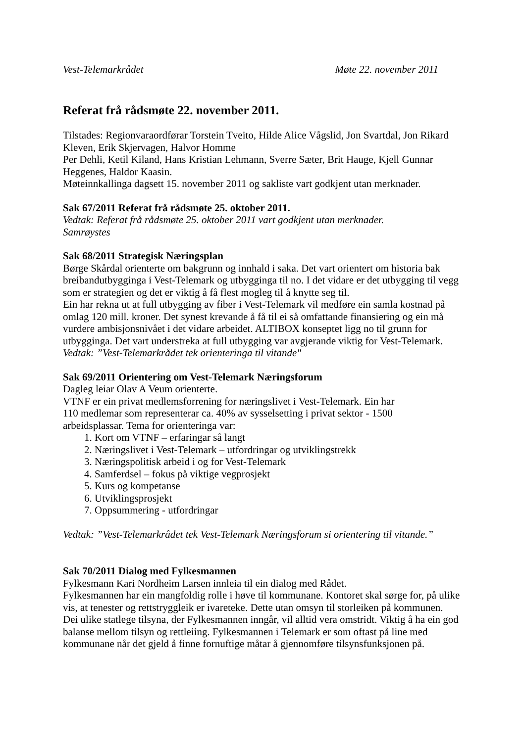Vest-Telemarkrådet Møte 22. november 2011
Referat frå rådsmøte 22. november 2011.
Tilstades: Regionvaraordførar Torstein Tveito, Hilde Alice Vågslid, Jon Svartdal, Jon Rikard Kleven, Erik Skjervagen, Halvor Homme
Per Dehli, Ketil Kiland, Hans Kristian Lehmann, Sverre Sæter, Brit Hauge, Kjell Gunnar Heggenes, Haldor Kaasin.
Møteinnkallinga dagsett 15. november 2011 og sakliste vart godkjent utan merknader.
Sak 67/2011 Referat frå rådsmøte 25. oktober 2011.
Vedtak: Referat frå rådsmøte 25. oktober 2011 vart godkjent utan merknader.
Samrøystes
Sak 68/2011 Strategisk Næringsplan
Børge Skårdal orienterte om bakgrunn og innhald i saka. Det vart orientert om historia bak breibandutbygginga i Vest-Telemark og utbygginga til no. I det vidare er det utbygging til vegg som er strategien og det er viktig å få flest mogleg til å knytte seg til.
Ein har rekna ut at full utbygging av fiber i Vest-Telemark vil medføre ein samla kostnad på omlag 120 mill. kroner. Det synest krevande å få til ei så omfattande finansiering og ein må vurdere ambisjonsnivået i det vidare arbeidet. ALTIBOX konseptet ligg no til grunn for utbygginga. Det vart understreka at full utbygging var avgjerande viktig for Vest-Telemark.
Vedtak: ”Vest-Telemarkrådet tek orienteringa til vitande"
Sak 69/2011 Orientering om Vest-Telemark Næringsforum
Dagleg leiar Olav A Veum orienterte.
VTNF er ein privat medlemsforrening for næringslivet i Vest-Telemark. Ein har
110 medlemar som representerar ca. 40% av sysselsetting i privat sektor - 1500
arbeidsplassar. Tema for orienteringa var:
1. Kort om VTNF – erfaringar så langt
2. Næringslivet i Vest-Telemark – utfordringar og utviklingstrekk
3. Næringspolitisk arbeid i og for Vest-Telemark
4. Samferdsel – fokus på viktige vegprosjekt
5. Kurs og kompetanse
6. Utviklingsprosjekt
7. Oppsummering - utfordringar
Vedtak: ”Vest-Telemarkrådet tek Vest-Telemark Næringsforum si orientering til vitande.”
Sak 70/2011 Dialog med Fylkesmannen
Fylkesmann Kari Nordheim Larsen innleia til ein dialog med Rådet.
Fylkesmannen har ein mangfoldig rolle i høve til kommunane. Kontoret skal sørge for, på ulike vis, at tenester og rettstryggleik er ivareteke. Dette utan omsyn til storleiken på kommunen.
Dei ulike statlege tilsyna, der Fylkesmannen inngår, vil alltid vera omstridt. Viktig å ha ein god balanse mellom tilsyn og rettleiing. Fylkesmannen i Telemark er som oftast på line med kommunane når det gjeld å finne fornuftige måtar å gjennomføre tilsynsfunksjonen på.